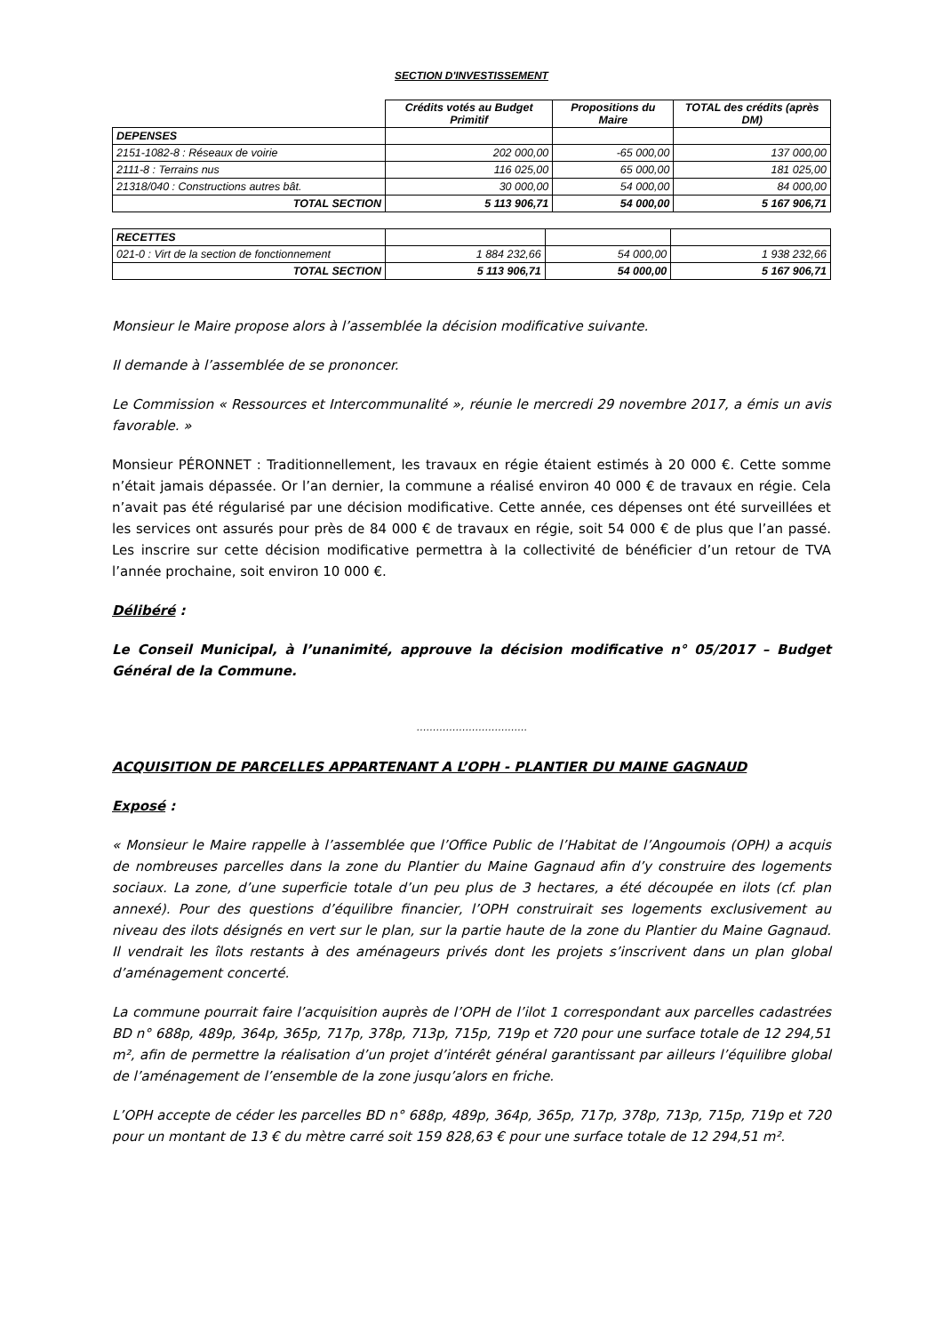SECTION D'INVESTISSEMENT
| | Crédits votés au Budget Primitif | Propositions du Maire | TOTAL des crédits (après DM) |
| --- | --- | --- | --- |
| DEPENSES | | | |
| 2151-1082-8 : Réseaux de voirie | 202 000,00 | -65 000,00 | 137 000,00 |
| 2111-8 : Terrains nus | 116 025,00 | 65 000,00 | 181 025,00 |
| 21318/040 : Constructions autres bât. | 30 000,00 | 54 000,00 | 84 000,00 |
| TOTAL SECTION | 5 113 906,71 | 54 000,00 | 5 167 906,71 |
| RECETTES | | | |
| 021-0 : Virt de la section de fonctionnement | 1 884 232,66 | 54 000,00 | 1 938 232,66 |
| TOTAL SECTION | 5 113 906,71 | 54 000,00 | 5 167 906,71 |
Monsieur le Maire propose alors à l’assemblée la décision modificative suivante.
Il demande à l’assemblée de se prononcer.
Le Commission « Ressources et Intercommunalité », réunie le mercredi 29 novembre 2017, a émis un avis favorable. »
Monsieur PÉRONNET : Traditionnellement, les travaux en régie étaient estimés à 20 000 €. Cette somme n’était jamais dépassée. Or l’an dernier, la commune a réalisé environ 40 000 € de travaux en régie. Cela n’avait pas été régularisé par une décision modificative. Cette année, ces dépenses ont été surveillées et les services ont assurés pour près de 84 000 € de travaux en régie, soit 54 000 € de plus que l’an passé. Les inscrire sur cette décision modificative permettra à la collectivité de bénéficier d’un retour de TVA l’année prochaine, soit environ 10 000 €.
Délibéré :
Le Conseil Municipal, à l’unanimité, approuve la décision modificative n° 05/2017 – Budget Général de la Commune.
…………………………….
ACQUISITION DE PARCELLES APPARTENANT A L’OPH - PLANTIER DU MAINE GAGNAUD
Exposé :
« Monsieur le Maire rappelle à l’assemblée que l’Office Public de l’Habitat de l’Angoumois (OPH) a acquis de nombreuses parcelles dans la zone du Plantier du Maine Gagnaud afin d’y construire des logements sociaux. La zone, d’une superficie totale d’un peu plus de 3 hectares, a été découpée en ilots (cf. plan annexé). Pour des questions d’équilibre financier, l’OPH construirait ses logements exclusivement au niveau des ilots désignés en vert sur le plan, sur la partie haute de la zone du Plantier du Maine Gagnaud. Il vendrait les îlots restants à des aménageurs privés dont les projets s’inscrivent dans un plan global d’aménagement concerté.
La commune pourrait faire l’acquisition auprès de l’OPH de l’ilot 1 correspondant aux parcelles cadastrées BD n° 688p, 489p, 364p, 365p, 717p, 378p, 713p, 715p, 719p et 720 pour une surface totale de 12 294,51 m², afin de permettre la réalisation d’un projet d’intérêt général garantissant par ailleurs l’équilibre global de l’aménagement de l’ensemble de la zone jusqu’alors en friche.
L’OPH accepte de céder les parcelles BD n° 688p, 489p, 364p, 365p, 717p, 378p, 713p, 715p, 719p et 720 pour un montant de 13 € du mètre carré soit 159 828,63 € pour une surface totale de 12 294,51 m².